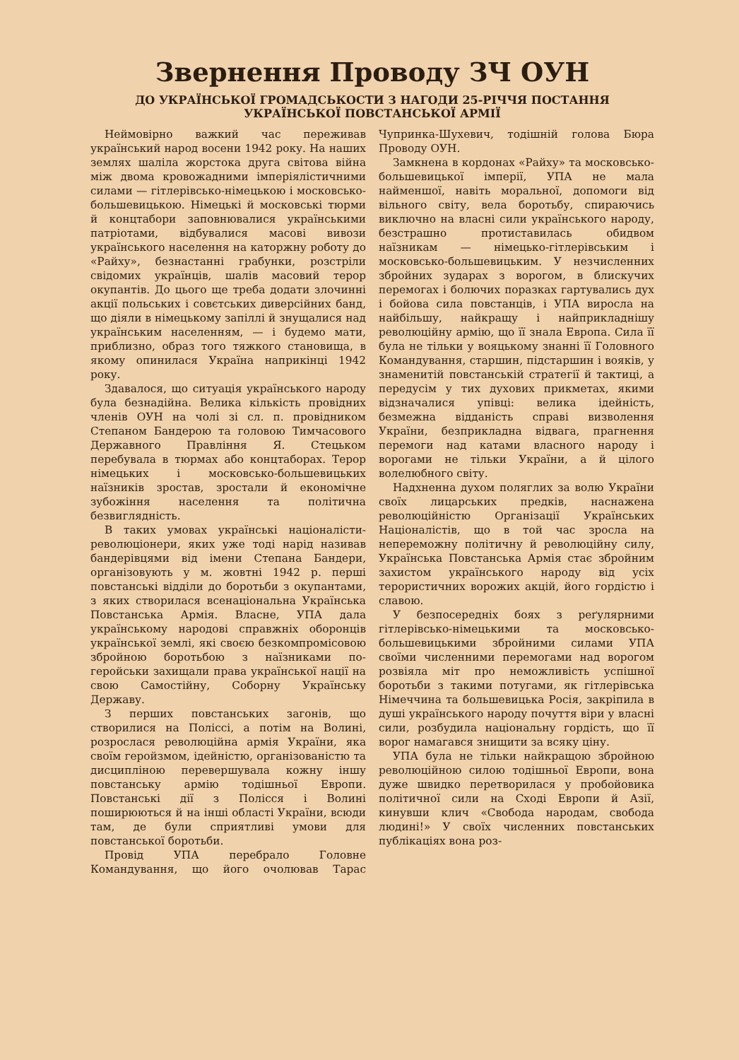Звернення Проводу ЗЧ ОУН
ДО УКРАЇНСЬКОЇ ГРОМАДСЬКОСТИ З НАГОДИ 25-РІЧЧЯ ПОСТАННЯ
УКРАЇНСЬКОЇ ПОВСТАНСЬКОЇ АРМІЇ
Неймовірно важкий час переживав український народ восени 1942 року. На наших землях шаліла жорстока друга світова війна між двома кровожадними імперіялістичними силами — гітлерівсько-німецькою і московсько-большевицькою. Німецькі й московські тюрми й концтабори заповнювалися українськими патріотами, відбувалися масові вивози українського населення на каторжну роботу до «Райху», безнастанні грабунки, розстріли свідомих українців, шалів масовий терор окупантів. До цього ще треба додати злочинні акції польських і совєтських диверсійних банд, що діяли в німецькому запіллі й знущалися над українським населенням, — і будемо мати, приблизно, образ того тяжкого становища, в якому опинилася Україна наприкінці 1942 року.
Здавалося, що ситуація українського народу була безнадійна. Велика кількість провідних членів ОУН на чолі зі сл. п. провідником Степаном Бандерою та головою Тимчасового Державного Правління Я. Стецьком перебувала в тюрмах або концтаборах. Терор німецьких і московсько-большевицьких наїзників зростав, зростали й економічне зубожіння населення та політична безвиглядність.
В таких умовах українські націоналісти-революціонери, яких уже тоді нарід називав бандерівцями від імени Степана Бандери, організовують у м. жовтні 1942 р. перші повстанські відділи до боротьби з окупантами, з яких створилася всенаціональна Українська Повстанська Армія. Власне, УПА дала українському народові справжніх оборонців української землі, які своєю безкомпромісовою збройною боротьбою з наїзниками по-геройськи захищали права української нації на свою Самостійну, Соборну Українську Державу.
З перших повстанських загонів, що створилися на Поліссі, а потім на Волині, розрослася революційна армія України, яка своїм геройзмом, ідейністю, організованістю та дисципліною перевершувала кожну іншу повстанську армію тодішньої Европи. Повстанські дії з Полісся і Волині поширюються й на інші області України, всюди там, де були сприятливі умови для повстанської боротьби.
Провід УПА перебрало Головне Командування, що його очолював Тарас Чупринка-Шухевич, тодішній голова Бюра Проводу ОУН.
Замкнена в кордонах «Райху» та московсько-большевицької імперії, УПА не мала найменшої, навіть моральної, допомоги від вільного світу, вела боротьбу, спираючись виключно на власні сили українського народу, безстрашно протиставилась обидвом наїзникам — німецько-гітлерівським і московсько-большевицьким. У незчисленних збройних зударах з ворогом, в блискучих перемогах і болючих поразках гартувались дух і бойова сила повстанців, і УПА виросла на найбільшу, найкращу і найприкладнішу революційну армію, що її знала Европа. Сила її була не тільки у вояцькому знанні її Головного Командування, старшин, підстаршин і вояків, у знаменитій повстанській стратегії й тактиці, а передусім у тих духових прикметах, якими відзначалися упівці: велика ідейність, безмежна відданість справі визволення України, безприкладна відвага, прагнення перемоги над катами власного народу і ворогами не тільки України, а й цілого волелюбного світу.
Надхненна духом поляглих за волю України своїх лицарських предків, наснажена революційністю Організації Українських Націоналістів, що в той час зросла на непереможну політичну й революційну силу, Українська Повстанська Армія стає збройним захистом українського народу від усіх терористичних ворожих акцій, його гордістю і славою.
У безпосередніх боях з реґулярними гітлерівсько-німецькими та московсько-большевицькими збройними силами УПА своїми численними перемогами над ворогом розвіяла міт про неможливість успішної боротьби з такими потугами, як гітлерівська Німеччина та большевицька Росія, закріпила в душі українського народу почуття віри у власні сили, розбудила національну гордість, що її ворог намагався знищити за всяку ціну.
УПА була не тільки найкращою збройною революційною силою тодішньої Европи, вона дуже швидко перетворилася у пробойовика політичної сили на Сході Европи й Азії, кинувши клич «Свобода народам, свобода людині!» У своїх численних повстанських публікаціях вона роз-